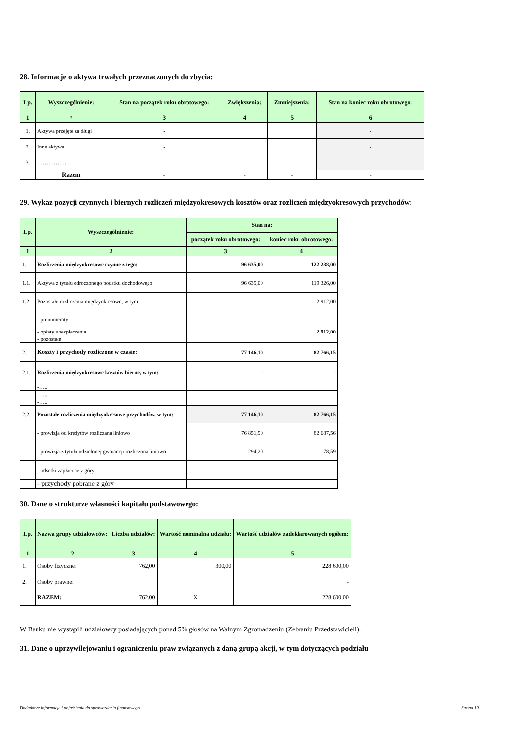28. Informacje o aktywa trwałych przeznaczonych do zbycia:
| Lp. | Wyszczególnienie: | Stan na początek roku obrotowego: | Zwiększenia: | Zmniejszenia: | Stan na koniec roku obrotowego: |
| --- | --- | --- | --- | --- | --- |
| 1 | 2 | 3 | 4 | 5 | 6 |
| 1. | Aktywa przejęte za długi | - | | | - |
| 2. | Inne aktywa | - | | | - |
| 3. | ……………. | - | | | - |
| | Razem | - | - | - | - |
29. Wykaz pozycji czynnych i biernych rozliczeń międzyokresowych kosztów oraz rozliczeń międzyokresowych przychodów:
| Lp. | Wyszczególnienie: | Stan na: | |
| --- | --- | --- | --- |
| | | początek roku obrotowego: | koniec roku obrotowego: |
| 1 | 2 | 3 | 4 |
| 1. | Rozliczenia międzyokresowe czynne z tego: | 96 635,00 | 122 238,00 |
| 1.1. | Aktywa z tytułu odroczonego podatku dochodowego | 96 635,00 | 119 326,00 |
| 1.2 | Pozostałe rozliczenia międzyokresowe, w tym: | - | 2 912,00 |
| | - prenumeraty | | |
| | - opłaty ubezpieczenia | | 2 912,00 |
| | - pozostałe | | |
| 2. | Koszty i przychody rozliczone w czasie: | 77 146,10 | 82 766,15 |
| 2.1. | Rozliczenia międzyokresowe kosztów bierne, w tym: | - | - |
| | -….. | | |
| | -….. | | |
| | -….. | | |
| 2.2. | Pozostałe rozliczenia międzyokresowe przychodów, w tym: | 77 146,10 | 82 766,15 |
| | - prowizja od kredytów rozliczana liniowo | 76 851,90 | 82 687,56 |
| | - prowizja z tytułu udzielonej gwarancji rozliczona liniowo | 294,20 | 78,59 |
| | - odsetki zapłacone z góry | | |
| | - przychody pobrane z góry | | |
30. Dane o strukturze własności kapitału podstawowego:
| Lp. | Nazwa grupy udziałowców: | Liczba udziałów: | Wartość nominalna udziału: | Wartość udziałów zadeklarowanych ogółem: |
| --- | --- | --- | --- | --- |
| 1 | 2 | 3 | 4 | 5 |
| 1. | Osoby fizyczne: | 762,00 | 300,00 | 228 600,00 |
| 2. | Osoby prawne: | | | - |
| | RAZEM: | 762,00 | X | 228 600,00 |
W Banku nie wystąpili udziałowcy posiadających ponad 5% głosów na Walnym Zgromadzeniu (Zebraniu Przedstawicieli).
31. Dane o uprzywilejowaniu i ograniczeniu praw związanych z daną grupą akcji, w tym dotyczących podziału
Dodatkowe informacje i objaśnienia do sprawozdania finansowego Strona 10